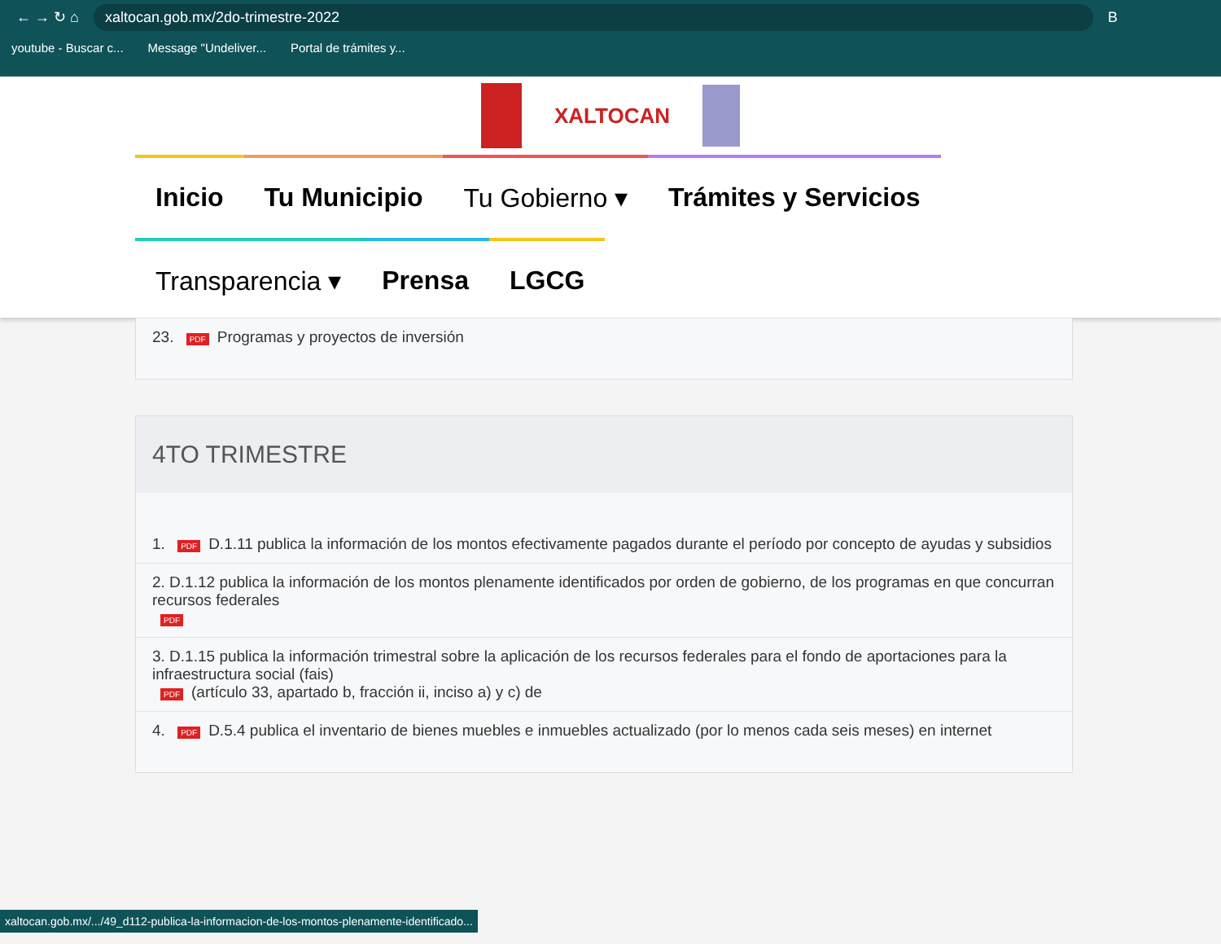← → ↻ ⌂ xaltocan.gob.mx/2do-trimestre-2022 B
youtube - Buscar c... Message "Undeliver... Portal de trámites y...
XALTOCAN
Inicio
Tu Municipio
Tu Gobierno ▾
Trámites y Servicios
Transparencia ▾
Prensa
LGCG
23. PDF Programas y proyectos de inversión
4TO TRIMESTRE
1. PDF D.1.11 publica la información de los montos efectivamente pagados durante el período por concepto de ayudas y subsidios
2. D.1.12 publica la información de los montos plenamente identificados por orden de gobierno, de los programas en que concurran recursos federales
PDF
3. D.1.15 publica la información trimestral sobre la aplicación de los recursos federales para el fondo de aportaciones para la infraestructura social (fais)
PDF (artículo 33, apartado b, fracción ii, inciso a) y c) de
4. PDF D.5.4 publica el inventario de bienes muebles e inmuebles actualizado (por lo menos cada seis meses) en internet
xaltocan.gob.mx/.../49_d112-publica-la-informacion-de-los-montos-plenamente-identificado...